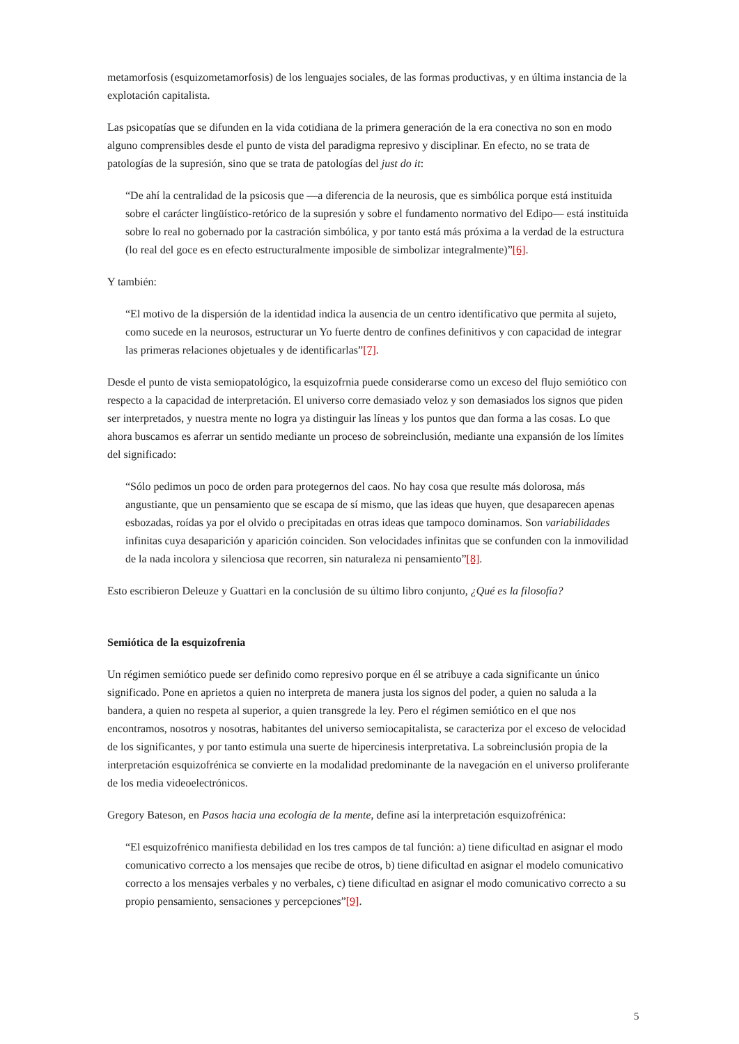metamorfosis (esquizometamorfosis) de los lenguajes sociales, de las formas productivas, y en última instancia de la explotación capitalista.
Las psicopatías que se difunden en la vida cotidiana de la primera generación de la era conectiva no son en modo alguno comprensibles desde el punto de vista del paradigma represivo y disciplinar. En efecto, no se trata de patologías de la supresión, sino que se trata de patologías del just do it:
“De ahí la centralidad de la psicosis que —a diferencia de la neurosis, que es simbólica porque está instituida sobre el carácter lingüístico-retórico de la supresión y sobre el fundamento normativo del Edipo— está instituida sobre lo real no gobernado por la castración simbólica, y por tanto está más próxima a la verdad de la estructura (lo real del goce es en efecto estructuralmente imposible de simbolizar integralmente)”[6].
Y también:
“El motivo de la dispersión de la identidad indica la ausencia de un centro identificativo que permita al sujeto, como sucede en la neurosos, estructurar un Yo fuerte dentro de confines definitivos y con capacidad de integrar las primeras relaciones objetuales y de identificarlas”[7].
Desde el punto de vista semiopatológico, la esquizofrnia puede considerarse como un exceso del flujo semiótico con respecto a la capacidad de interpretación. El universo corre demasiado veloz y son demasiados los signos que piden ser interpretados, y nuestra mente no logra ya distinguir las líneas y los puntos que dan forma a las cosas. Lo que ahora buscamos es aferrar un sentido mediante un proceso de sobreinclusión, mediante una expansión de los límites del significado:
“Sólo pedimos un poco de orden para protegernos del caos. No hay cosa que resulte más dolorosa, más angustiante, que un pensamiento que se escapa de sí mismo, que las ideas que huyen, que desaparecen apenas esbozadas, roídas ya por el olvido o precipitadas en otras ideas que tampoco dominamos. Son variabilidades infinitas cuya desaparición y aparición coinciden. Son velocidades infinitas que se confunden con la inmovilidad de la nada incolora y silenciosa que recorren, sin naturaleza ni pensamiento”[8].
Esto escribieron Deleuze y Guattari en la conclusión de su último libro conjunto, ¿Qué es la filosofía?
Semiótica de la esquizofrenia
Un régimen semiótico puede ser definido como represivo porque en él se atribuye a cada significante un único significado. Pone en aprietos a quien no interpreta de manera justa los signos del poder, a quien no saluda a la bandera, a quien no respeta al superior, a quien transgrede la ley. Pero el régimen semiótico en el que nos encontramos, nosotros y nosotras, habitantes del universo semiocapitalista, se caracteriza por el exceso de velocidad de los significantes, y por tanto estimula una suerte de hipercinesis interpretativa. La sobreinclusión propia de la interpretación esquizofrénica se convierte en la modalidad predominante de la navegación en el universo proliferante de los media videoelectrónicos.
Gregory Bateson, en Pasos hacia una ecología de la mente, define así la interpretación esquizofrénica:
“El esquizofrénico manifiesta debilidad en los tres campos de tal función: a) tiene dificultad en asignar el modo comunicativo correcto a los mensajes que recibe de otros, b) tiene dificultad en asignar el modelo comunicativo correcto a los mensajes verbales y no verbales, c) tiene dificultad en asignar el modo comunicativo correcto a su propio pensamiento, sensaciones y percepciones”[9].
5